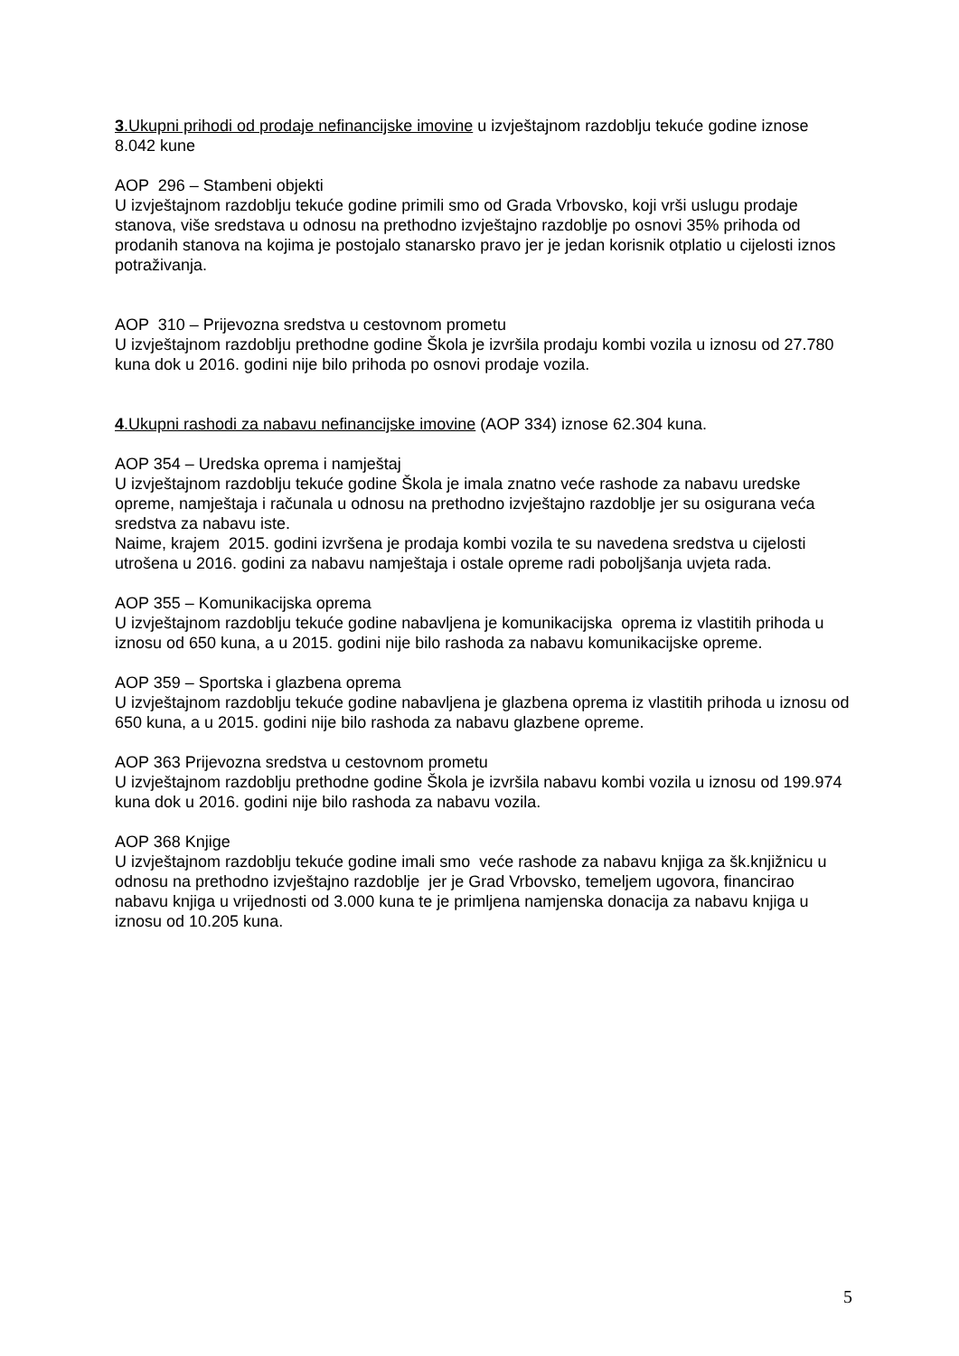3.Ukupni prihodi od prodaje nefinancijske imovine u izvještajnom razdoblju tekuće godine iznose 8.042 kune
AOP 296 – Stambeni objekti
U izvještajnom razdoblju tekuće godine primili smo od Grada Vrbovsko, koji vrši uslugu prodaje stanova, više sredstava u odnosu na prethodno izvještajno razdoblje po osnovi 35% prihoda od prodanih stanova na kojima je postojalo stanarsko pravo jer je jedan korisnik otplatio u cijelosti iznos potraživanja.
AOP 310 – Prijevozna sredstva u cestovnom prometu
U izvještajnom razdoblju prethodne godine Škola je izvršila prodaju kombi vozila u iznosu od 27.780 kuna dok u 2016. godini nije bilo prihoda po osnovi prodaje vozila.
4.Ukupni rashodi za nabavu nefinancijske imovine (AOP 334) iznose 62.304 kuna.
AOP 354 – Uredska oprema i namještaj
U izvještajnom razdoblju tekuće godine Škola je imala znatno veće rashode za nabavu uredske opreme, namještaja i računala u odnosu na prethodno izvještajno razdoblje jer su osigurana veća sredstva za nabavu iste.
Naime, krajem 2015. godini izvršena je prodaja kombi vozila te su navedena sredstva u cijelosti utrošena u 2016. godini za nabavu namještaja i ostale opreme radi poboljšanja uvjeta rada.
AOP 355 – Komunikacijska oprema
U izvještajnom razdoblju tekuće godine nabavljena je komunikacijska oprema iz vlastitih prihoda u iznosu od 650 kuna, a u 2015. godini nije bilo rashoda za nabavu komunikacijske opreme.
AOP 359 – Sportska i glazbena oprema
U izvještajnom razdoblju tekuće godine nabavljena je glazbena oprema iz vlastitih prihoda u iznosu od 650 kuna, a u 2015. godini nije bilo rashoda za nabavu glazbene opreme.
AOP 363 Prijevozna sredstva u cestovnom prometu
U izvještajnom razdoblju prethodne godine Škola je izvršila nabavu kombi vozila u iznosu od 199.974 kuna dok u 2016. godini nije bilo rashoda za nabavu vozila.
AOP 368 Knjige
U izvještajnom razdoblju tekuće godine imali smo veće rashode za nabavu knjiga za šk.knjižnicu u odnosu na prethodno izvještajno razdoblje jer je Grad Vrbovsko, temeljem ugovora, financirao nabavu knjiga u vrijednosti od 3.000 kuna te je primljena namjenska donacija za nabavu knjiga u iznosu od 10.205 kuna.
5